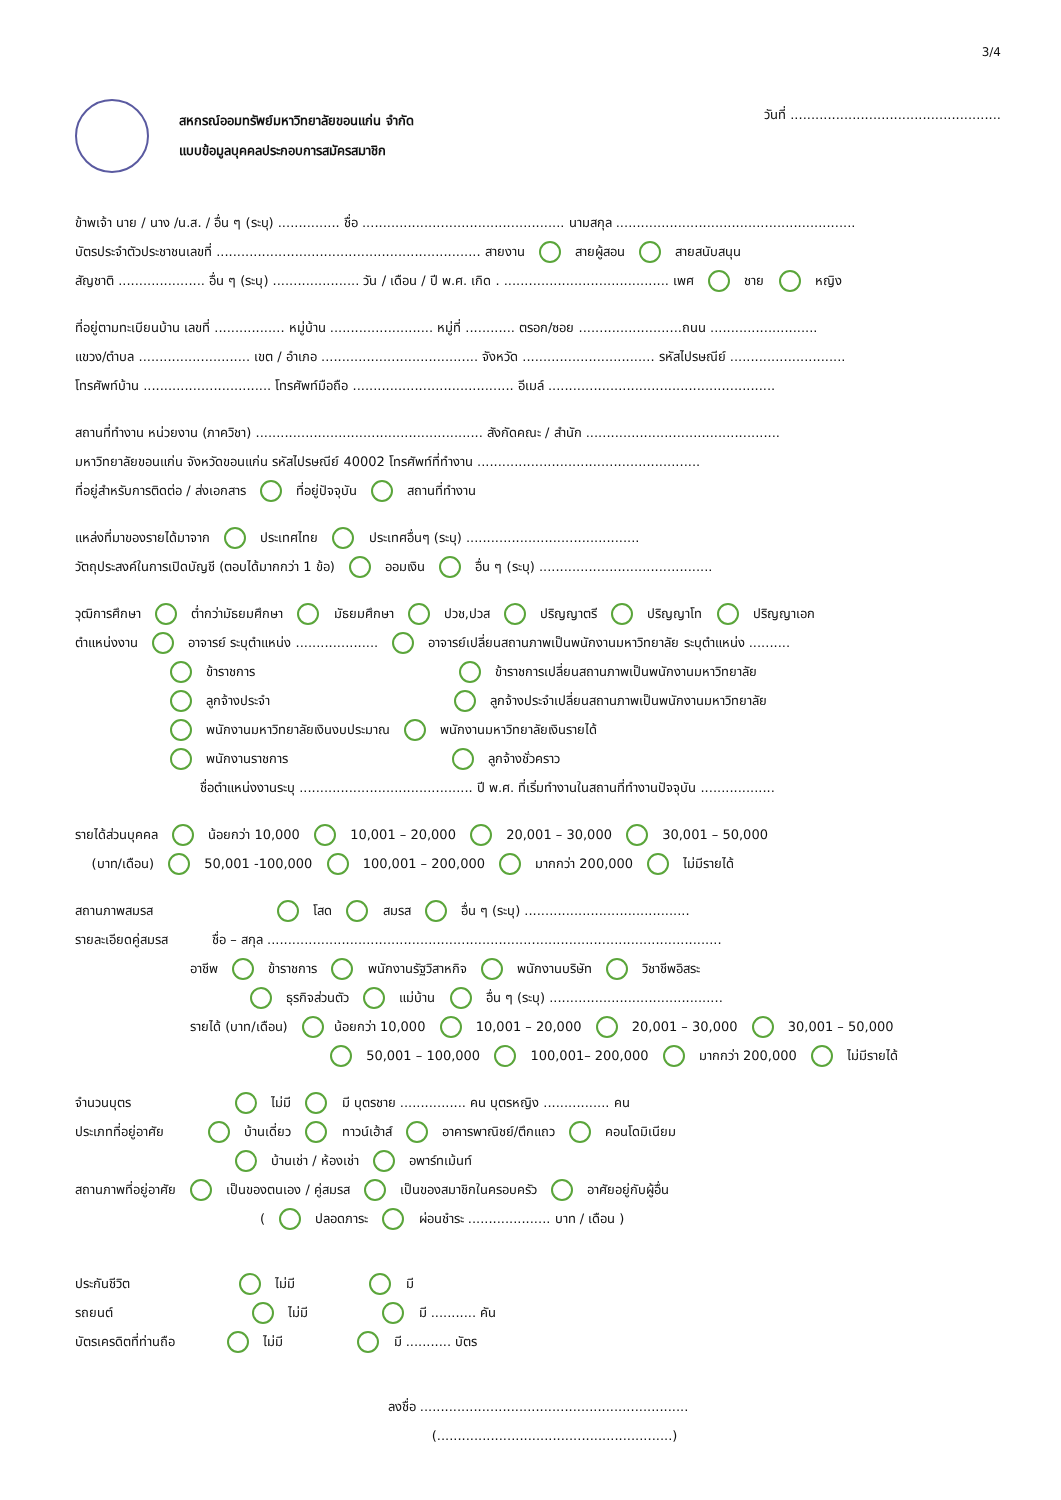3/4
สหกรณ์ออมทรัพย์มหาวิทยาลัยขอนแก่น จำกัด
แบบข้อมูลบุคคลประกอบการสมัครสมาชิก
วันที่ ...................................................
ข้าพเจ้า นาย / นาง /น.ส. / อื่น ๆ (ระบุ) ............... ชื่อ ................................................. นามสกุล ..........................................................
บัตรประจำตัวประชาชนเลขที่ ................................................................ สายงาน สายผู้สอน สายสนับสนุน
สัญชาติ ..................... อื่น ๆ (ระบุ) ..................... วัน / เดือน / ปี พ.ศ. เกิด . ........................................ เพศ ชาย หญิง
ที่อยู่ตามทะเบียนบ้าน เลขที่ ................. หมู่บ้าน ......................... หมู่ที่ ............ ตรอก/ซอย .........................ถนน ..........................
แขวง/ตำบล ........................... เขต / อำเภอ ...................................... จังหวัด ................................ รหัสไปรษณีย์ ............................
โทรศัพท์บ้าน ............................... โทรศัพท์มือถือ ....................................... อีเมล์ .......................................................
สถานที่ทำงาน หน่วยงาน (ภาควิชา) ....................................................... สังกัดคณะ / สำนัก ...............................................
มหาวิทยาลัยขอนแก่น จังหวัดขอนแก่น รหัสไปรษณีย์ 40002 โทรศัพท์ที่ทำงาน ......................................................
ที่อยู่สำหรับการติดต่อ / ส่งเอกสาร ที่อยู่ปัจจุบัน สถานที่ทำงาน
แหล่งที่มาของรายได้มาจาก ประเทศไทย ประเทศอื่นๆ (ระบุ) ..........................................
วัตถุประสงค์ในการเปิดบัญชี (ตอบได้มากกว่า 1 ข้อ) ออมเงิน อื่น ๆ (ระบุ) ..........................................
วุฒิการศึกษา ต่ำกว่ามัธยมศึกษา มัธยมศึกษา ปวช,ปวส ปริญญาตรี ปริญญาโท ปริญญาเอก
ตำแหน่งงาน อาจารย์ ระบุตำแหน่ง .................... อาจารย์เปลี่ยนสถานภาพเป็นพนักงานมหาวิทยาลัย ระบุตำแหน่ง ..........
ข้าราชการ ข้าราชการเปลี่ยนสถานภาพเป็นพนักงานมหาวิทยาลัย
ลูกจ้างประจำ ลูกจ้างประจำเปลี่ยนสถานภาพเป็นพนักงานมหาวิทยาลัย
พนักงานมหาวิทยาลัยเงินงบประมาณ พนักงานมหาวิทยาลัยเงินรายได้
พนักงานราชการ ลูกจ้างชั่วคราว
ชื่อตำแหน่งงานระบุ .......................................... ปี พ.ศ. ที่เริ่มทำงานในสถานที่ทำงานปัจจุบัน ..................
รายได้ส่วนบุคคล น้อยกว่า 10,000 10,001 – 20,000 20,001 – 30,000 30,001 – 50,000
(บาท/เดือน) 50,001 -100,000 100,001 – 200,000 มากกว่า 200,000 ไม่มีรายได้
สถานภาพสมรส โสด สมรส อื่น ๆ (ระบุ) ........................................
รายละเอียดคู่สมรส ชื่อ – สกุล ..............................................................................................................
อาชีพ ข้าราชการ พนักงานรัฐวิสาหกิจ พนักงานบริษัท วิชาชีพอิสระ
ธุรกิจส่วนตัว แม่บ้าน อื่น ๆ (ระบุ) ..........................................
รายได้ (บาท/เดือน) น้อยกว่า 10,000 10,001 – 20,000 20,001 – 30,000 30,001 – 50,000
50,001 – 100,000 100,001– 200,000 มากกว่า 200,000 ไม่มีรายได้
จำนวนบุตร ไม่มี มี บุตรชาย ................ คน บุตรหญิง ................ คน
ประเภทที่อยู่อาศัย บ้านเดี่ยว ทาวน์เฮ้าส์ อาคารพาณิชย์/ตึกแถว คอนโดมิเนียม
บ้านเช่า / ห้องเช่า อพาร์ทเม้นท์
สถานภาพที่อยู่อาศัย เป็นของตนเอง / คู่สมรส เป็นของสมาชิกในครอบครัว อาศัยอยู่กับผู้อื่น
( ปลอดภาระ ผ่อนชำระ .................... บาท / เดือน )
ประกันชีวิต ไม่มี มี
รถยนต์ ไม่มี มี ........... คัน
บัตรเครดิตที่ท่านถือ ไม่มี มี ........... บัตร
ลงชื่อ .................................................................
(.........................................................)